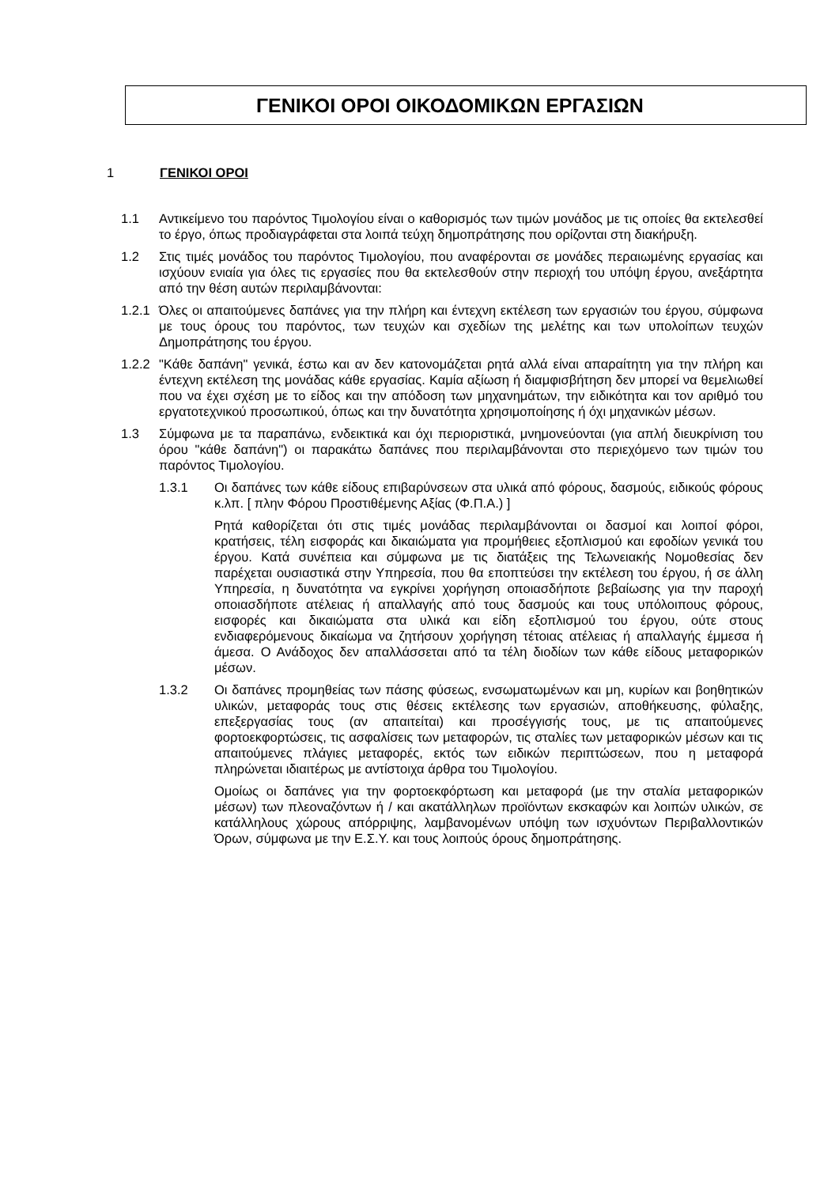ΓΕΝΙΚΟΙ ΟΡΟΙ ΟΙΚΟΔΟΜΙΚΩΝ ΕΡΓΑΣΙΩΝ
1 ΓΕΝΙΚΟΙ ΟΡΟΙ
1.1 Αντικείμενο του παρόντος Τιμολογίου είναι ο καθορισμός των τιμών μονάδος με τις οποίες θα εκτελεσθεί το έργο, όπως προδιαγράφεται στα λοιπά τεύχη δημοπράτησης που ορίζονται στη διακήρυξη.
1.2 Στις τιμές μονάδος του παρόντος Τιμολογίου, που αναφέρονται σε μονάδες περαιωμένης εργασίας και ισχύουν ενιαία για όλες τις εργασίες που θα εκτελεσθούν στην περιοχή του υπόψη έργου, ανεξάρτητα από την θέση αυτών περιλαμβάνονται:
1.2.1
Όλες οι απαιτούμενες δαπάνες για την πλήρη και έντεχνη εκτέλεση των εργασιών του έργου, σύμφωνα με τους όρους του παρόντος, των τευχών και σχεδίων της μελέτης και των υπολοίπων τευχών Δημοπράτησης του έργου.
1.2.2
"Κάθε δαπάνη" γενικά, έστω και αν δεν κατονομάζεται ρητά αλλά είναι απαραίτητη για την πλήρη και έντεχνη εκτέλεση της μονάδας κάθε εργασίας. Καμία αξίωση ή διαμφισβήτηση δεν μπορεί να θεμελιωθεί που να έχει σχέση με το είδος και την απόδοση των μηχανημάτων, την ειδικότητα και τον αριθμό του εργατοτεχνικού προσωπικού, όπως και την δυνατότητα χρησιμοποίησης ή όχι μηχανικών μέσων.
1.3 Σύμφωνα με τα παραπάνω, ενδεικτικά και όχι περιοριστικά, μνημονεύονται (για απλή διευκρίνιση του όρου "κάθε δαπάνη") οι παρακάτω δαπάνες που περιλαμβάνονται στο περιεχόμενο των τιμών του παρόντος Τιμολογίου.
1.3.1 Οι δαπάνες των κάθε είδους επιβαρύνσεων στα υλικά από φόρους, δασμούς, ειδικούς φόρους κ.λπ. [ πλην Φόρου Προστιθέμενης Αξίας (Φ.Π.Α.) ]
Ρητά καθορίζεται ότι στις τιμές μονάδας περιλαμβάνονται οι δασμοί και λοιποί φόροι, κρατήσεις, τέλη εισφοράς και δικαιώματα για προμήθειες εξοπλισμού και εφοδίων γενικά του έργου. Κατά συνέπεια και σύμφωνα με τις διατάξεις της Τελωνειακής Νομοθεσίας δεν παρέχεται ουσιαστικά στην Υπηρεσία, που θα εποπτεύσει την εκτέλεση του έργου, ή σε άλλη Υπηρεσία, η δυνατότητα να εγκρίνει χορήγηση οποιασδήποτε βεβαίωσης για την παροχή οποιασδήποτε ατέλειας ή απαλλαγής από τους δασμούς και τους υπόλοιπους φόρους, εισφορές και δικαιώματα στα υλικά και είδη εξοπλισμού του έργου, ούτε στους ενδιαφερόμενους δικαίωμα να ζητήσουν χορήγηση τέτοιας ατέλειας ή απαλλαγής έμμεσα ή άμεσα. Ο Ανάδοχος δεν απαλλάσσεται από τα τέλη διοδίων των κάθε είδους μεταφορικών μέσων.
1.3.2 Οι δαπάνες προμηθείας των πάσης φύσεως, ενσωματωμένων και μη, κυρίων και βοηθητικών υλικών, μεταφοράς τους στις θέσεις εκτέλεσης των εργασιών, αποθήκευσης, φύλαξης, επεξεργασίας τους (αν απαιτείται) και προσέγγισής τους, με τις απαιτούμενες φορτοεκφορτώσεις, τις ασφαλίσεις των μεταφορών, τις σταλίες των μεταφορικών μέσων και τις απαιτούμενες πλάγιες μεταφορές, εκτός των ειδικών περιπτώσεων, που η μεταφορά πληρώνεται ιδιαιτέρως με αντίστοιχα άρθρα του Τιμολογίου.
Ομοίως οι δαπάνες για την φορτοεκφόρτωση και μεταφορά (με την σταλία μεταφορικών μέσων) των πλεοναζόντων ή / και ακατάλληλων προϊόντων εκσκαφών και λοιπών υλικών, σε κατάλληλους χώρους απόρριψης, λαμβανομένων υπόψη των ισχυόντων Περιβαλλοντικών Όρων, σύμφωνα με την Ε.Σ.Υ. και τους λοιπούς όρους δημοπράτησης.